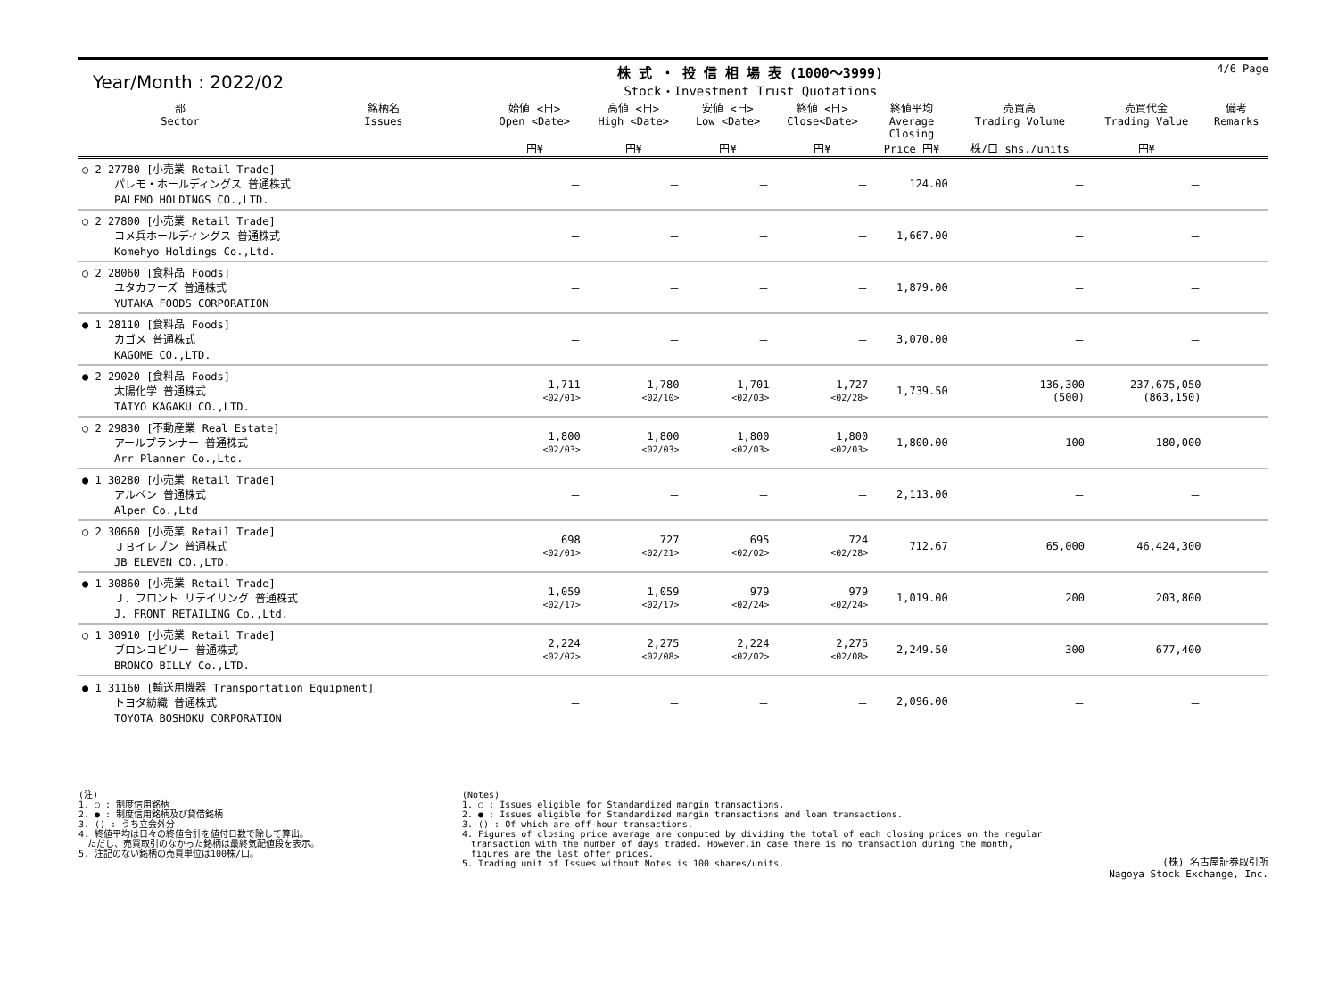Year/Month : 2022/02
株 式 ・ 投 信 相 場 表 (1000～3999)
Stock・Investment Trust Quotations
4/6 Page
| 部 Sector | 銘柄名 Issues | 始値 <日> Open <Date> 円¥ | 高値 <日> High <Date> 円¥ | 安値 <日> Low <Date> 円¥ | 終値 <日> Close<Date> 円¥ | 終値平均 Average Closing Price 円¥ | 売買高 Trading Volume 株/口 shs./units | 売買代金 Trading Value 円¥ | 備考 Remarks |
| --- | --- | --- | --- | --- | --- | --- | --- | --- | --- |
| ○ 2 27780 [小売業 Retail Trade] パレモ・ホールディングス 普通株式 PALEMO HOLDINGS CO.,LTD. | | － | － | － | － | 124.00 | － | － | |
| ○ 2 27800 [小売業 Retail Trade] コメ兵ホールディングス 普通株式 Komehyo Holdings Co.,Ltd. | | － | － | － | － | 1,667.00 | － | － | |
| ○ 2 28060 [食料品 Foods] ユタカフーズ 普通株式 YUTAKA FOODS CORPORATION | | － | － | － | － | 1,879.00 | － | － | |
| ● 1 28110 [食料品 Foods] カゴメ 普通株式 KAGOME CO.,LTD. | | － | － | － | － | 3,070.00 | － | － | |
| ● 2 29020 [食料品 Foods] 太陽化学 普通株式 TAIYO KAGAKU CO.,LTD. | | 1,711 <02/01> | 1,780 <02/10> | 1,701 <02/03> | 1,727 <02/28> | 1,739.50 | 136,300 (500) | 237,675,050 (863,150) | |
| ○ 2 29830 [不動産業 Real Estate] アールプランナー 普通株式 Arr Planner Co.,Ltd. | | 1,800 <02/03> | 1,800 <02/03> | 1,800 <02/03> | 1,800 <02/03> | 1,800.00 | 100 | 180,000 | |
| ● 1 30280 [小売業 Retail Trade] アルペン 普通株式 Alpen Co.,Ltd | | － | － | － | － | 2,113.00 | － | － | |
| ○ 2 30660 [小売業 Retail Trade] ＪＢイレブン 普通株式 JB ELEVEN CO.,LTD. | | 698 <02/01> | 727 <02/21> | 695 <02/02> | 724 <02/28> | 712.67 | 65,000 | 46,424,300 | |
| ● 1 30860 [小売業 Retail Trade] Ｊ．フロント リテイリング 普通株式 J. FRONT RETAILING Co.,Ltd. | | 1,059 <02/17> | 1,059 <02/17> | 979 <02/24> | 979 <02/24> | 1,019.00 | 200 | 203,800 | |
| ○ 1 30910 [小売業 Retail Trade] ブロンコビリー 普通株式 BRONCO BILLY Co.,LTD. | | 2,224 <02/02> | 2,275 <02/08> | 2,224 <02/02> | 2,275 <02/08> | 2,249.50 | 300 | 677,400 | |
| ● 1 31160 [輸送用機器 Transportation Equipment] トヨタ紡織 普通株式 TOYOTA BOSHOKU CORPORATION | | － | － | － | － | 2,096.00 | － | － | |
(注)
1. ○ : 制度信用銘柄
2. ● : 制度信用銘柄及び貸借銘柄
3. () : うち立会外分
4. 終値平均は日々の終値合計を値付日数で除して算出。
　ただし、売買取引のなかった銘柄は最終気配値段を表示。
5. 注記のない銘柄の売買単位は100株/口。
(Notes)
1. ○ : Issues eligible for Standardized margin transactions.
2. ● : Issues eligible for Standardized margin transactions and loan transactions.
3. () : Of which are off-hour transactions.
4. Figures of closing price average are computed by dividing the total of each closing prices on the regular
　transaction with the number of days traded. However,in case there is no transaction during the month,
　figures are the last offer prices.
5. Trading unit of Issues without Notes is 100 shares/units.
(株) 名古屋証券取引所
Nagoya Stock Exchange, Inc.